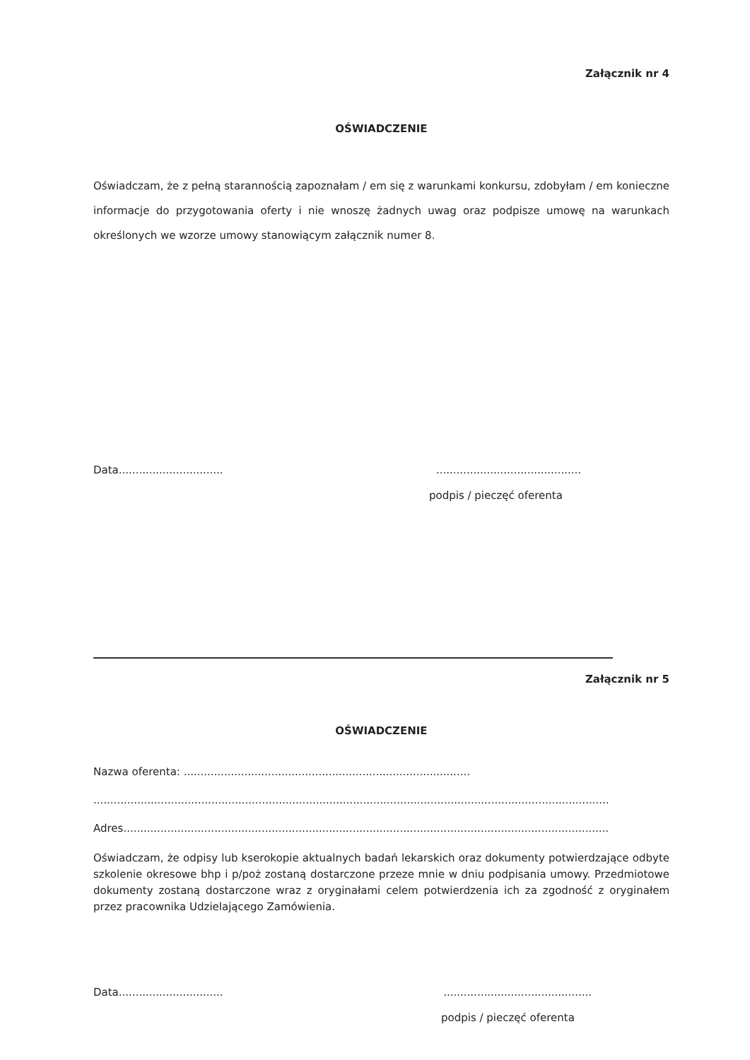Załącznik nr 4
OŚWIADCZENIE
Oświadczam, że z pełną starannością zapoznałam / em się z warunkami konkursu, zdobyłam / em konieczne informacje do przygotowania oferty i nie wnoszę żadnych uwag oraz podpisze umowę na warunkach określonych we wzorze umowy stanowiącym załącznik numer 8.
Data..........................................................................
podpis / pieczęć oferenta
Załącznik nr 5
OŚWIADCZENIE
Nazwa oferenta: .....................................................................................
.........................................................................................................................................................
Adres................................................................................................................................................
Oświadczam, że odpisy lub kserokopie aktualnych badań lekarskich oraz dokumenty potwierdzające odbyte szkolenie okresowe bhp i p/poż zostaną dostarczone przeze mnie w dniu podpisania umowy. Przedmiotowe dokumenty zostaną dostarczone wraz z oryginałami celem potwierdzenia ich za zgodność z oryginałem przez pracownika Udzielającego Zamówienia.
Data...........................................................................
podpis / pieczęć oferenta